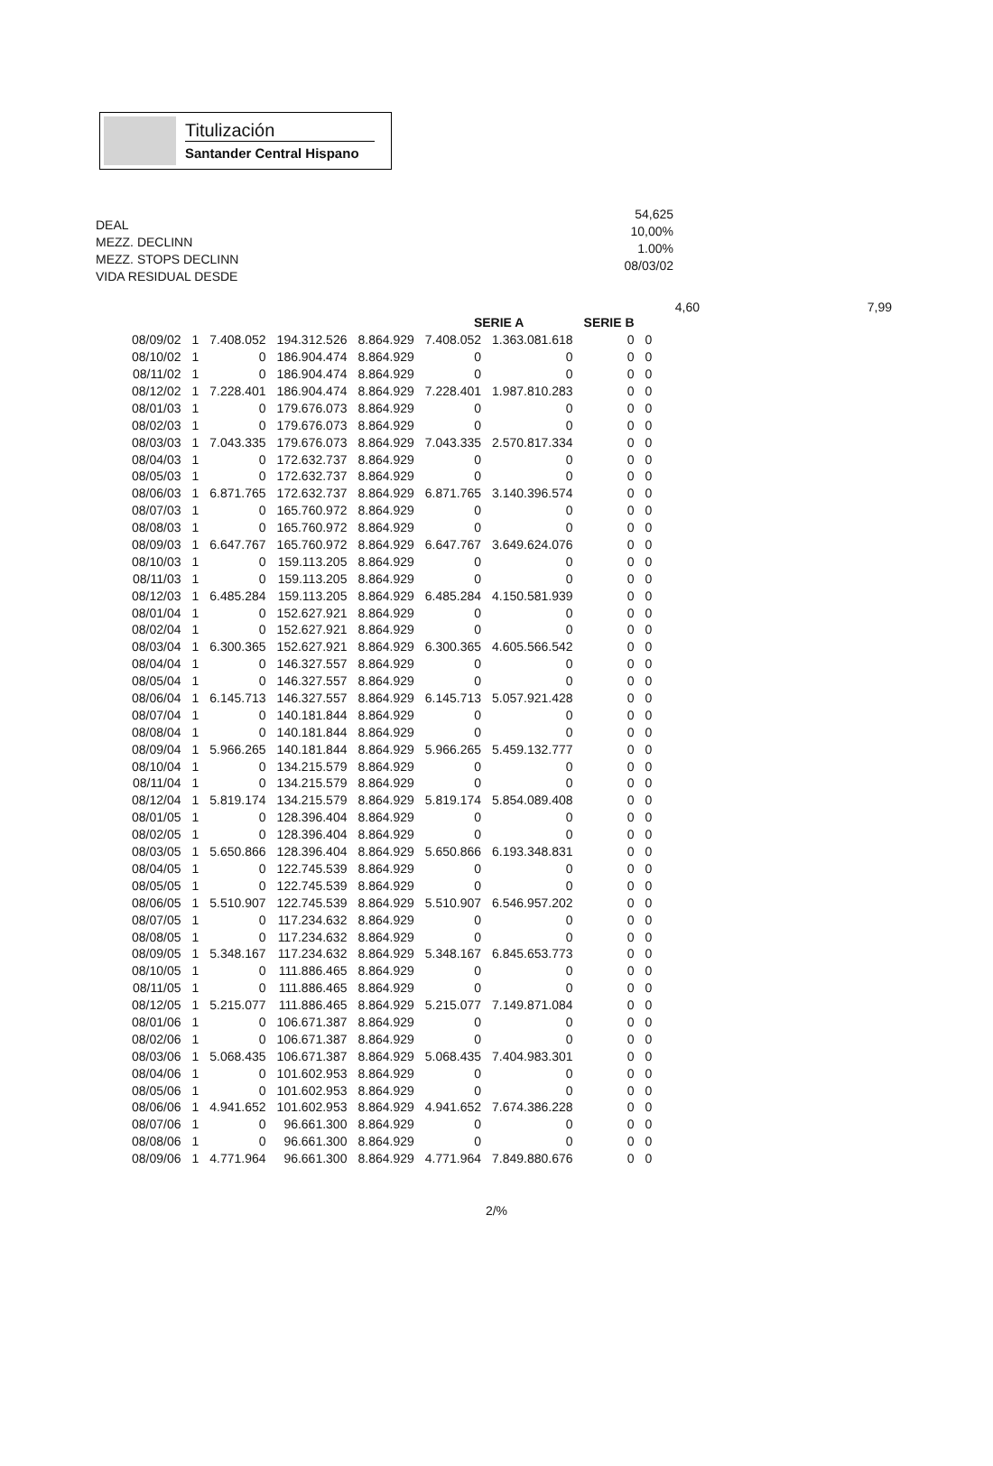Titulización
Santander Central Hispano
DEAL
MEZZ. DECLINN
MEZZ. STOPS DECLINN
VIDA RESIDUAL DESDE
54,625
10,00%
1.00%
08/03/02
4,60 7,99
| | | | | | SERIE A | | SERIE B | |
| --- | --- | --- | --- | --- | --- | --- | --- | --- |
| 08/09/02 | 1 | 7.408.052 | 194.312.526 | 8.864.929 | 7.408.052 | 1.363.081.618 | 0 | 0 |
| 08/10/02 | 1 | 0 | 186.904.474 | 8.864.929 | 0 | 0 | 0 | 0 |
| 08/11/02 | 1 | 0 | 186.904.474 | 8.864.929 | 0 | 0 | 0 | 0 |
| 08/12/02 | 1 | 7.228.401 | 186.904.474 | 8.864.929 | 7.228.401 | 1.987.810.283 | 0 | 0 |
| 08/01/03 | 1 | 0 | 179.676.073 | 8.864.929 | 0 | 0 | 0 | 0 |
| 08/02/03 | 1 | 0 | 179.676.073 | 8.864.929 | 0 | 0 | 0 | 0 |
| 08/03/03 | 1 | 7.043.335 | 179.676.073 | 8.864.929 | 7.043.335 | 2.570.817.334 | 0 | 0 |
| 08/04/03 | 1 | 0 | 172.632.737 | 8.864.929 | 0 | 0 | 0 | 0 |
| 08/05/03 | 1 | 0 | 172.632.737 | 8.864.929 | 0 | 0 | 0 | 0 |
| 08/06/03 | 1 | 6.871.765 | 172.632.737 | 8.864.929 | 6.871.765 | 3.140.396.574 | 0 | 0 |
| 08/07/03 | 1 | 0 | 165.760.972 | 8.864.929 | 0 | 0 | 0 | 0 |
| 08/08/03 | 1 | 0 | 165.760.972 | 8.864.929 | 0 | 0 | 0 | 0 |
| 08/09/03 | 1 | 6.647.767 | 165.760.972 | 8.864.929 | 6.647.767 | 3.649.624.076 | 0 | 0 |
| 08/10/03 | 1 | 0 | 159.113.205 | 8.864.929 | 0 | 0 | 0 | 0 |
| 08/11/03 | 1 | 0 | 159.113.205 | 8.864.929 | 0 | 0 | 0 | 0 |
| 08/12/03 | 1 | 6.485.284 | 159.113.205 | 8.864.929 | 6.485.284 | 4.150.581.939 | 0 | 0 |
| 08/01/04 | 1 | 0 | 152.627.921 | 8.864.929 | 0 | 0 | 0 | 0 |
| 08/02/04 | 1 | 0 | 152.627.921 | 8.864.929 | 0 | 0 | 0 | 0 |
| 08/03/04 | 1 | 6.300.365 | 152.627.921 | 8.864.929 | 6.300.365 | 4.605.566.542 | 0 | 0 |
| 08/04/04 | 1 | 0 | 146.327.557 | 8.864.929 | 0 | 0 | 0 | 0 |
| 08/05/04 | 1 | 0 | 146.327.557 | 8.864.929 | 0 | 0 | 0 | 0 |
| 08/06/04 | 1 | 6.145.713 | 146.327.557 | 8.864.929 | 6.145.713 | 5.057.921.428 | 0 | 0 |
| 08/07/04 | 1 | 0 | 140.181.844 | 8.864.929 | 0 | 0 | 0 | 0 |
| 08/08/04 | 1 | 0 | 140.181.844 | 8.864.929 | 0 | 0 | 0 | 0 |
| 08/09/04 | 1 | 5.966.265 | 140.181.844 | 8.864.929 | 5.966.265 | 5.459.132.777 | 0 | 0 |
| 08/10/04 | 1 | 0 | 134.215.579 | 8.864.929 | 0 | 0 | 0 | 0 |
| 08/11/04 | 1 | 0 | 134.215.579 | 8.864.929 | 0 | 0 | 0 | 0 |
| 08/12/04 | 1 | 5.819.174 | 134.215.579 | 8.864.929 | 5.819.174 | 5.854.089.408 | 0 | 0 |
| 08/01/05 | 1 | 0 | 128.396.404 | 8.864.929 | 0 | 0 | 0 | 0 |
| 08/02/05 | 1 | 0 | 128.396.404 | 8.864.929 | 0 | 0 | 0 | 0 |
| 08/03/05 | 1 | 5.650.866 | 128.396.404 | 8.864.929 | 5.650.866 | 6.193.348.831 | 0 | 0 |
| 08/04/05 | 1 | 0 | 122.745.539 | 8.864.929 | 0 | 0 | 0 | 0 |
| 08/05/05 | 1 | 0 | 122.745.539 | 8.864.929 | 0 | 0 | 0 | 0 |
| 08/06/05 | 1 | 5.510.907 | 122.745.539 | 8.864.929 | 5.510.907 | 6.546.957.202 | 0 | 0 |
| 08/07/05 | 1 | 0 | 117.234.632 | 8.864.929 | 0 | 0 | 0 | 0 |
| 08/08/05 | 1 | 0 | 117.234.632 | 8.864.929 | 0 | 0 | 0 | 0 |
| 08/09/05 | 1 | 5.348.167 | 117.234.632 | 8.864.929 | 5.348.167 | 6.845.653.773 | 0 | 0 |
| 08/10/05 | 1 | 0 | 111.886.465 | 8.864.929 | 0 | 0 | 0 | 0 |
| 08/11/05 | 1 | 0 | 111.886.465 | 8.864.929 | 0 | 0 | 0 | 0 |
| 08/12/05 | 1 | 5.215.077 | 111.886.465 | 8.864.929 | 5.215.077 | 7.149.871.084 | 0 | 0 |
| 08/01/06 | 1 | 0 | 106.671.387 | 8.864.929 | 0 | 0 | 0 | 0 |
| 08/02/06 | 1 | 0 | 106.671.387 | 8.864.929 | 0 | 0 | 0 | 0 |
| 08/03/06 | 1 | 5.068.435 | 106.671.387 | 8.864.929 | 5.068.435 | 7.404.983.301 | 0 | 0 |
| 08/04/06 | 1 | 0 | 101.602.953 | 8.864.929 | 0 | 0 | 0 | 0 |
| 08/05/06 | 1 | 0 | 101.602.953 | 8.864.929 | 0 | 0 | 0 | 0 |
| 08/06/06 | 1 | 4.941.652 | 101.602.953 | 8.864.929 | 4.941.652 | 7.674.386.228 | 0 | 0 |
| 08/07/06 | 1 | 0 | 96.661.300 | 8.864.929 | 0 | 0 | 0 | 0 |
| 08/08/06 | 1 | 0 | 96.661.300 | 8.864.929 | 0 | 0 | 0 | 0 |
| 08/09/06 | 1 | 4.771.964 | 96.661.300 | 8.864.929 | 4.771.964 | 7.849.880.676 | 0 | 0 |
2/%